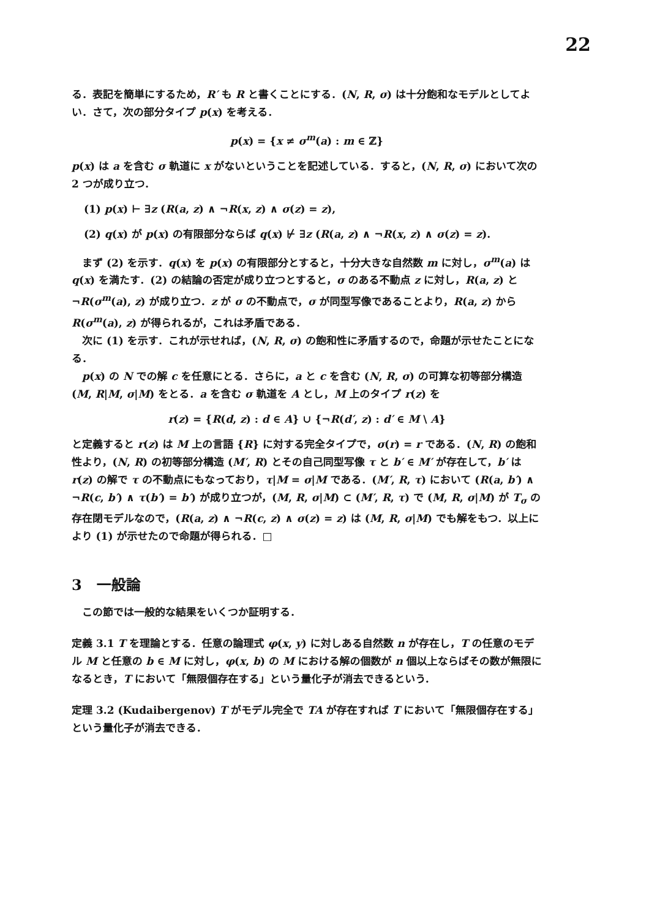22
る．表記を簡単にするため，R′ も R と書くことにする．(N, R, σ) は十分飽和なモデルとしてよい．さて，次の部分タイプ p(x) を考える．
p(x) = {x ≠ σ<sup>m</sup>(a) : m ∈ ℤ}
p(x) は a を含む σ 軌道に x がないということを記述している．すると，(N, R, σ) において次の 2 つが成り立つ．
(1) p(x) ⊢ ∃z (R(a, z) ∧ ¬R(x, z) ∧ σ(z) = z),
(2) q(x) が p(x) の有限部分ならば q(x) ⊬ ∃z (R(a, z) ∧ ¬R(x, z) ∧ σ(z) = z).
まず (2) を示す．q(x) を p(x) の有限部分とすると，十分大きな自然数 m に対し，σ<sup>m</sup>(a) は q(x) を満たす．(2) の結論の否定が成り立つとすると，σ のある不動点 z に対し，R(a, z) と ¬R(σ<sup>m</sup>(a), z) が成り立つ．z が σ の不動点で，σ が同型写像であることより，R(a, z) から R(σ<sup>m</sup>(a), z) が得られるが，これは矛盾である．
次に (1) を示す．これが示せれば，(N, R, σ) の飽和性に矛盾するので，命題が示せたことになる．
p(x) の N での解 c を任意にとる．さらに，a と c を含む (N, R, σ) の可算な初等部分構造 (M, R|M, σ|M) をとる．a を含む σ 軌道を A とし，M 上のタイプ r(z) を
r(z) = {R(d, z) : d ∈ A} ∪ {¬R(d′, z) : d′ ∈ M \ A}
と定義すると r(z) は M 上の言語 {R} に対する完全タイプで，σ(r) = r である．(N, R) の飽和性より，(N, R) の初等部分構造 (M′, R) とその自己同型写像 τ と b′ ∈ M′ が存在して，b′ は r(z) の解で τ の不動点にもなっており，τ|M = σ|M である．(M′, R, τ) において (R(a, b′) ∧ ¬R(c, b′) ∧ τ(b′) = b′) が成り立つが，(M, R, σ|M) ⊂ (M′, R, τ) で (M, R, σ|M) が T<sub>σ</sub> の存在閉モデルなので，(R(a, z) ∧ ¬R(c, z) ∧ σ(z) = z) は (M, R, σ|M) でも解をもつ．以上により (1) が示せたので命題が得られる．□
3　一般論
この節では一般的な結果をいくつか証明する．
定義 3.1 T を理論とする．任意の論理式 φ(x, y) に対しある自然数 n が存在し，T の任意のモデル M と任意の b ∈ M に対し，φ(x, b) の M における解の個数が n 個以上ならばその数が無限になるとき，T において「無限個存在する」という量化子が消去できるという．
定理 3.2 (Kudaibergenov) T がモデル完全で TA が存在すれば T において「無限個存在する」という量化子が消去できる．